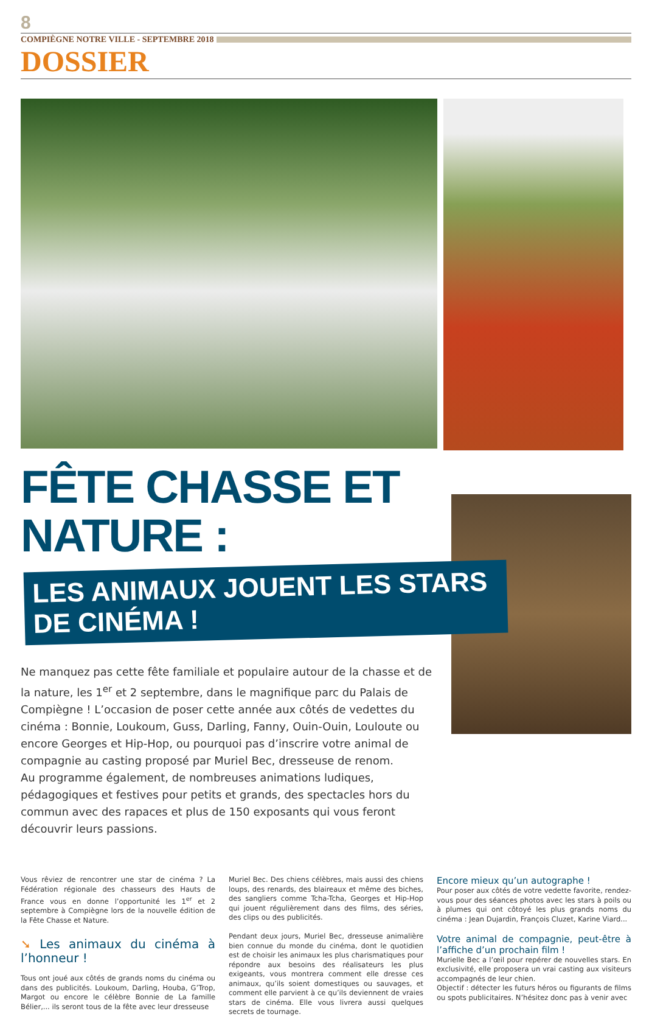8
COMPIÈGNE NOTRE VILLE - SEPTEMBRE 2018
DOSSIER
FÊTE CHASSE ET NATURE :
LES ANIMAUX JOUENT LES STARS DE CINÉMA !
Ne manquez pas cette fête familiale et populaire autour de la chasse et de la nature, les 1<sup>er</sup> et 2 septembre, dans le magnifique parc du Palais de Compiègne ! L’occasion de poser cette année aux côtés de vedettes du cinéma : Bonnie, Loukoum, Guss, Darling, Fanny, Ouin-Ouin, Louloute ou encore Georges et Hip-Hop, ou pourquoi pas d’inscrire votre animal de compagnie au casting proposé par Muriel Bec, dresseuse de renom.
Au programme également, de nombreuses animations ludiques, pédagogiques et festives pour petits et grands, des spectacles hors du commun avec des rapaces et plus de 150 exposants qui vous feront découvrir leurs passions.
Vous rêviez de rencontrer une star de cinéma ? La Fédération régionale des chasseurs des Hauts de France vous en donne l’opportunité les 1<sup>er</sup> et 2 septembre à Compiègne lors de la nouvelle édition de la Fête Chasse et Nature.
➘ Les animaux du cinéma à l’honneur !
Tous ont joué aux côtés de grands noms du cinéma ou dans des publicités. Loukoum, Darling, Houba, G’Trop, Margot ou encore le célèbre Bonnie de La famille Bélier,... ils seront tous de la fête avec leur dresseuse
Muriel Bec. Des chiens célèbres, mais aussi des chiens loups, des renards, des blaireaux et même des biches, des sangliers comme Tcha-Tcha, Georges et Hip-Hop qui jouent régulièrement dans des films, des séries, des clips ou des publicités.
Pendant deux jours, Muriel Bec, dresseuse animalière bien connue du monde du cinéma, dont le quotidien est de choisir les animaux les plus charismatiques pour répondre aux besoins des réalisateurs les plus exigeants, vous montrera comment elle dresse ces animaux, qu’ils soient domestiques ou sauvages, et comment elle parvient à ce qu’ils deviennent de vraies stars de cinéma. Elle vous livrera aussi quelques secrets de tournage.
Encore mieux qu’un autographe !
Pour poser aux côtés de votre vedette favorite, rendez-vous pour des séances photos avec les stars à poils ou à plumes qui ont côtoyé les plus grands noms du cinéma : Jean Dujardin, François Cluzet, Karine Viard...
Votre animal de compagnie, peut-être à l’affiche d’un prochain film !
Murielle Bec a l’œil pour repérer de nouvelles stars. En exclusivité, elle proposera un vrai casting aux visiteurs accompagnés de leur chien.
Objectif : détecter les futurs héros ou figurants de films ou spots publicitaires. N’hésitez donc pas à venir avec